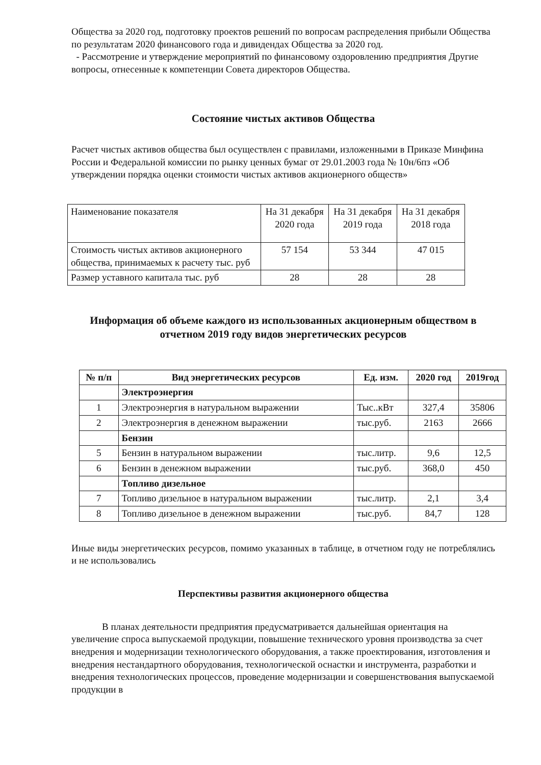Общества за 2020 год, подготовку проектов решений по вопросам распределения прибыли Общества по результатам 2020 финансового года и дивидендах Общества за 2020 год.
- Рассмотрение и утверждение мероприятий по финансовому оздоровлению предприятия Другие вопросы, отнесенные к компетенции Совета директоров Общества.
Состояние чистых активов Общества
Расчет чистых активов общества был осуществлен с правилами, изложенными в Приказе Минфина России и Федеральной комиссии по рынку ценных бумаг от 29.01.2003 года № 10н/6пз «Об утверждении порядка оценки стоимости чистых активов акционерного обществ»
| Наименование показателя | На 31 декабря 2020 года | На 31 декабря 2019 года | На 31 декабря 2018 года |
| Стоимость чистых активов акционерного общества, принимаемых к расчету тыс. руб | 57 154 | 53 344 | 47 015 |
| Размер уставного капитала тыс. руб | 28 | 28 | 28 |
Информация об объеме каждого из использованных акционерным обществом в отчетном 2019 году видов энергетических ресурсов
| № п/п | Вид энергетических ресурсов | Ед. изм. | 2020 год | 2019год |
| --- | --- | --- | --- | --- |
| | Электроэнергия | | | |
| 1 | Электроэнергия в натуральном выражении | Тыс..кВт | 327,4 | 35806 |
| 2 | Электроэнергия в денежном выражении | тыс.руб. | 2163 | 2666 |
| | Бензин | | | |
| 5 | Бензин в натуральном выражении | тыс.литр. | 9,6 | 12,5 |
| 6 | Бензин в денежном выражении | тыс.руб. | 368,0 | 450 |
| | Топливо дизельное | | | |
| 7 | Топливо дизельное в натуральном выражении | тыс.литр. | 2,1 | 3,4 |
| 8 | Топливо дизельное в денежном выражении | тыс.руб. | 84,7 | 128 |
Иные виды энергетических ресурсов, помимо указанных в таблице, в отчетном году не потреблялись и не использовались
Перспективы развития акционерного общества
В планах деятельности предприятия предусматривается дальнейшая ориентация на увеличение спроса выпускаемой продукции, повышение технического уровня производства за счет внедрения и модернизации технологического оборудования, а также проектирования, изготовления и внедрения нестандартного оборудования, технологической оснастки и инструмента, разработки и внедрения технологических процессов, проведение модернизации и совершенствования выпускаемой продукции в